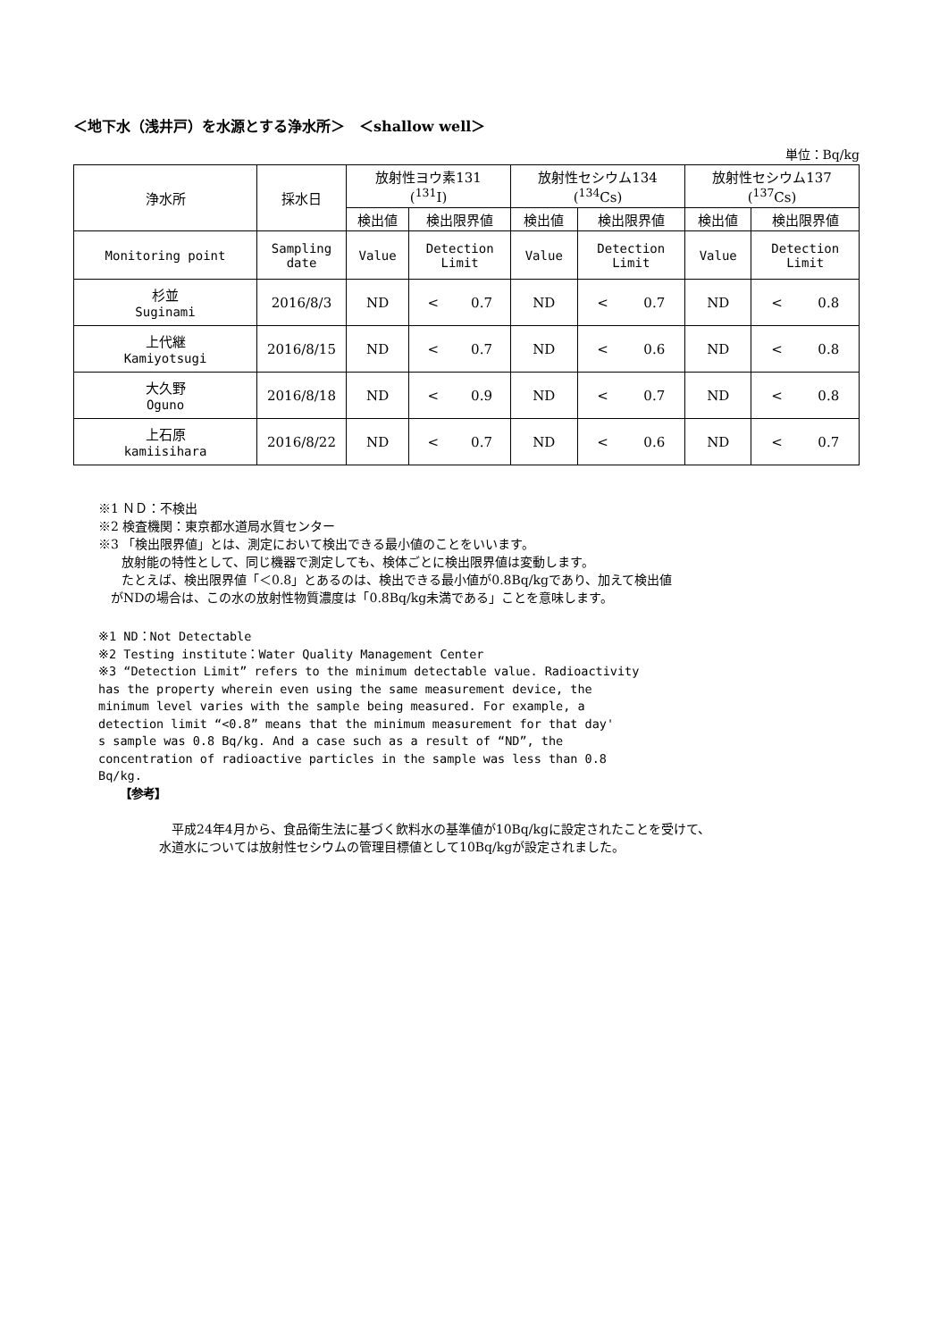＜地下水（浅井戸）を水源とする浄水所＞　＜shallow well＞
単位：Bq/kg
| 浄水所 | 採水日 | 放射性ヨウ素131 (<sup>131</sup>I) | | 放射性セシウム134 (<sup>134</sup>Cs) | | 放射性セシウム137 (<sup>137</sup>Cs) | |
| | | 検出値 | 検出限界値 | 検出値 | 検出限界値 | 検出値 | 検出限界値 |
| Monitoring point | Sampling date | Value | Detection Limit | Value | Detection Limit | Value | Detection Limit |
| 杉並 Suginami | 2016/8/3 | ND | < 0.7 | ND | < 0.7 | ND | < 0.8 |
| 上代継 Kamiyotsugi | 2016/8/15 | ND | < 0.7 | ND | < 0.6 | ND | < 0.8 |
| 大久野 Oguno | 2016/8/18 | ND | < 0.9 | ND | < 0.7 | ND | < 0.8 |
| 上石原 kamiisihara | 2016/8/22 | ND | < 0.7 | ND | < 0.6 | ND | < 0.7 |
※1 ＮＤ：不検出
※2 検査機関：東京都水道局水質センター
※3 「検出限界値」とは、測定において検出できる最小値のことをいいます。
放射能の特性として、同じ機器で測定しても、検体ごとに検出限界値は変動します。
たとえば、検出限界値「＜0.8」とあるのは、検出できる最小値が0.8Bq/kgであり、加えて検出値
がNDの場合は、この水の放射性物質濃度は「0.8Bq/kg未満である」ことを意味します。
※1 ND：Not Detectable
※2 Testing institute：Water Quality Management Center
※3 “Detection Limit” refers to the minimum detectable value. Radioactivity
has the property wherein even using the same measurement device, the
minimum level varies with the sample being measured. For example, a
detection limit “<0.8” means that the minimum measurement for that day'
s sample was 0.8 Bq/kg. And a case such as a result of “ND”, the
concentration of radioactive particles in the sample was less than 0.8
Bq/kg.
【参考】
平成24年4月から、食品衛生法に基づく飲料水の基準値が10Bq/kgに設定されたことを受けて、
水道水については放射性セシウムの管理目標値として10Bq/kgが設定されました。